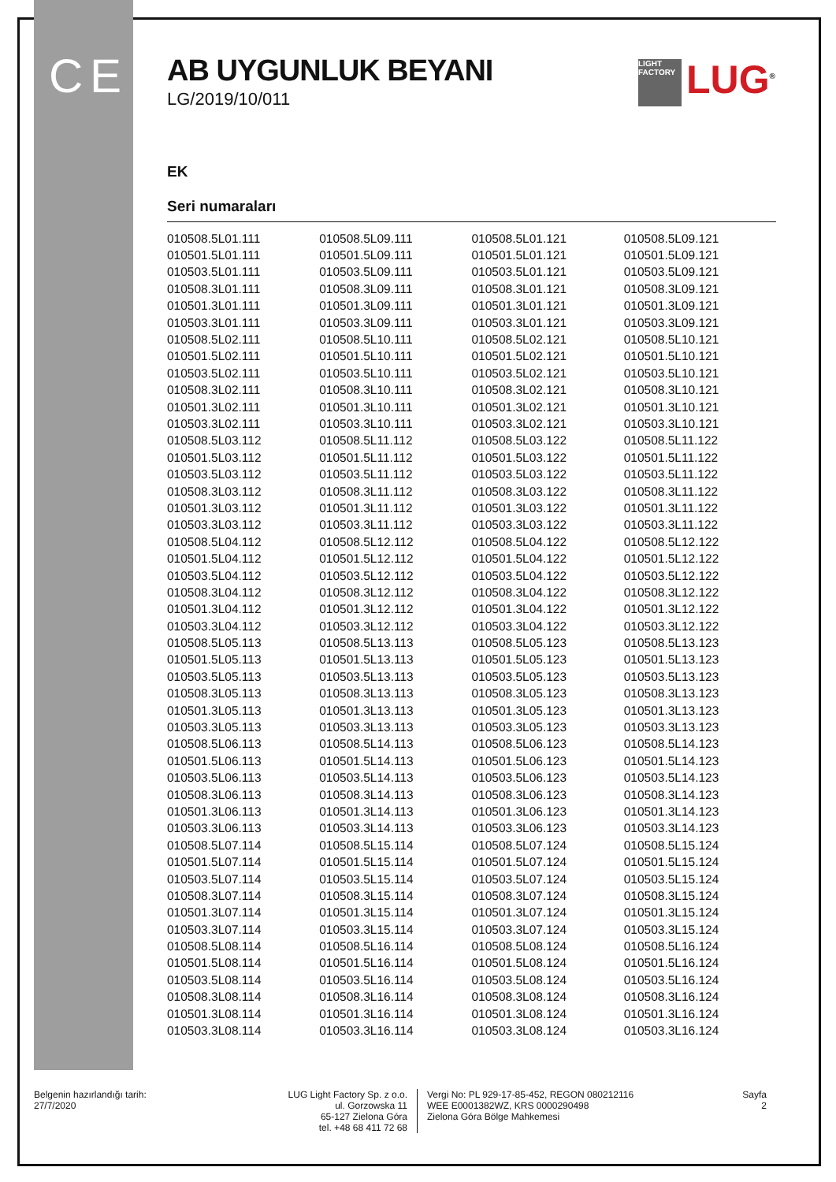C E LIGHT FACTORY LUG<sup>®</sup>
AB UYGUNLUK BEYANI
LG/2019/10/011
EK
Seri numaraları
| 010508.5L01.111 | 010508.5L09.111 | 010508.5L01.121 | 010508.5L09.121 |
| 010501.5L01.111 | 010501.5L09.111 | 010501.5L01.121 | 010501.5L09.121 |
| 010503.5L01.111 | 010503.5L09.111 | 010503.5L01.121 | 010503.5L09.121 |
| 010508.3L01.111 | 010508.3L09.111 | 010508.3L01.121 | 010508.3L09.121 |
| 010501.3L01.111 | 010501.3L09.111 | 010501.3L01.121 | 010501.3L09.121 |
| 010503.3L01.111 | 010503.3L09.111 | 010503.3L01.121 | 010503.3L09.121 |
| 010508.5L02.111 | 010508.5L10.111 | 010508.5L02.121 | 010508.5L10.121 |
| 010501.5L02.111 | 010501.5L10.111 | 010501.5L02.121 | 010501.5L10.121 |
| 010503.5L02.111 | 010503.5L10.111 | 010503.5L02.121 | 010503.5L10.121 |
| 010508.3L02.111 | 010508.3L10.111 | 010508.3L02.121 | 010508.3L10.121 |
| 010501.3L02.111 | 010501.3L10.111 | 010501.3L02.121 | 010501.3L10.121 |
| 010503.3L02.111 | 010503.3L10.111 | 010503.3L02.121 | 010503.3L10.121 |
| 010508.5L03.112 | 010508.5L11.112 | 010508.5L03.122 | 010508.5L11.122 |
| 010501.5L03.112 | 010501.5L11.112 | 010501.5L03.122 | 010501.5L11.122 |
| 010503.5L03.112 | 010503.5L11.112 | 010503.5L03.122 | 010503.5L11.122 |
| 010508.3L03.112 | 010508.3L11.112 | 010508.3L03.122 | 010508.3L11.122 |
| 010501.3L03.112 | 010501.3L11.112 | 010501.3L03.122 | 010501.3L11.122 |
| 010503.3L03.112 | 010503.3L11.112 | 010503.3L03.122 | 010503.3L11.122 |
| 010508.5L04.112 | 010508.5L12.112 | 010508.5L04.122 | 010508.5L12.122 |
| 010501.5L04.112 | 010501.5L12.112 | 010501.5L04.122 | 010501.5L12.122 |
| 010503.5L04.112 | 010503.5L12.112 | 010503.5L04.122 | 010503.5L12.122 |
| 010508.3L04.112 | 010508.3L12.112 | 010508.3L04.122 | 010508.3L12.122 |
| 010501.3L04.112 | 010501.3L12.112 | 010501.3L04.122 | 010501.3L12.122 |
| 010503.3L04.112 | 010503.3L12.112 | 010503.3L04.122 | 010503.3L12.122 |
| 010508.5L05.113 | 010508.5L13.113 | 010508.5L05.123 | 010508.5L13.123 |
| 010501.5L05.113 | 010501.5L13.113 | 010501.5L05.123 | 010501.5L13.123 |
| 010503.5L05.113 | 010503.5L13.113 | 010503.5L05.123 | 010503.5L13.123 |
| 010508.3L05.113 | 010508.3L13.113 | 010508.3L05.123 | 010508.3L13.123 |
| 010501.3L05.113 | 010501.3L13.113 | 010501.3L05.123 | 010501.3L13.123 |
| 010503.3L05.113 | 010503.3L13.113 | 010503.3L05.123 | 010503.3L13.123 |
| 010508.5L06.113 | 010508.5L14.113 | 010508.5L06.123 | 010508.5L14.123 |
| 010501.5L06.113 | 010501.5L14.113 | 010501.5L06.123 | 010501.5L14.123 |
| 010503.5L06.113 | 010503.5L14.113 | 010503.5L06.123 | 010503.5L14.123 |
| 010508.3L06.113 | 010508.3L14.113 | 010508.3L06.123 | 010508.3L14.123 |
| 010501.3L06.113 | 010501.3L14.113 | 010501.3L06.123 | 010501.3L14.123 |
| 010503.3L06.113 | 010503.3L14.113 | 010503.3L06.123 | 010503.3L14.123 |
| 010508.5L07.114 | 010508.5L15.114 | 010508.5L07.124 | 010508.5L15.124 |
| 010501.5L07.114 | 010501.5L15.114 | 010501.5L07.124 | 010501.5L15.124 |
| 010503.5L07.114 | 010503.5L15.114 | 010503.5L07.124 | 010503.5L15.124 |
| 010508.3L07.114 | 010508.3L15.114 | 010508.3L07.124 | 010508.3L15.124 |
| 010501.3L07.114 | 010501.3L15.114 | 010501.3L07.124 | 010501.3L15.124 |
| 010503.3L07.114 | 010503.3L15.114 | 010503.3L07.124 | 010503.3L15.124 |
| 010508.5L08.114 | 010508.5L16.114 | 010508.5L08.124 | 010508.5L16.124 |
| 010501.5L08.114 | 010501.5L16.114 | 010501.5L08.124 | 010501.5L16.124 |
| 010503.5L08.114 | 010503.5L16.114 | 010503.5L08.124 | 010503.5L16.124 |
| 010508.3L08.114 | 010508.3L16.114 | 010508.3L08.124 | 010508.3L16.124 |
| 010501.3L08.114 | 010501.3L16.114 | 010501.3L08.124 | 010501.3L16.124 |
| 010503.3L08.114 | 010503.3L16.114 | 010503.3L08.124 | 010503.3L16.124 |
Belgenin hazırlandığı tarih:
27/7/2020
LUG Light Factory Sp. z o.o.
ul. Gorzowska 11
65-127 Zielona Góra
tel. +48 68 411 72 68
Vergi No: PL 929-17-85-452, REGON 080212116
WEE E0001382WZ, KRS 0000290498
Zielona Góra Bölge Mahkemesi
Sayfa
2